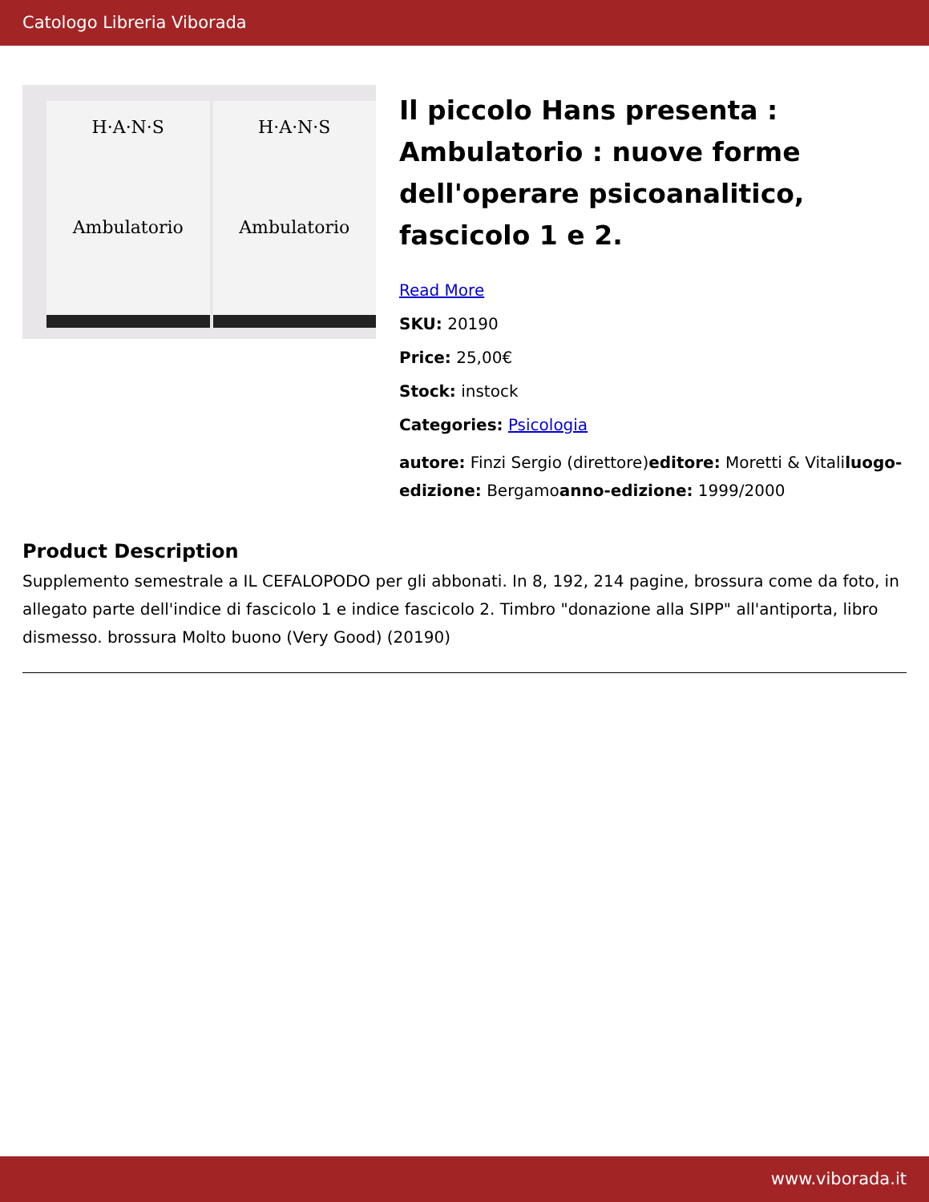Catologo Libreria Viborada
H·A·N·S
Ambulatorio
H·A·N·S
Ambulatorio
Il piccolo Hans presenta : Ambulatorio : nuove forme dell'operare psicoanalitico, fascicolo 1 e 2.
Read More
SKU: 20190
Price: 25,00€
Stock: instock
Categories: Psicologia
autore: Finzi Sergio (direttore)editore: Moretti & Vitaliluogo-edizione: Bergamoanno-edizione: 1999/2000
Product Description
Supplemento semestrale a IL CEFALOPODO per gli abbonati. In 8, 192, 214 pagine, brossura come da foto, in allegato parte dell'indice di fascicolo 1 e indice fascicolo 2. Timbro "donazione alla SIPP" all'antiporta, libro dismesso. brossura Molto buono (Very Good) (20190)
www.viborada.it